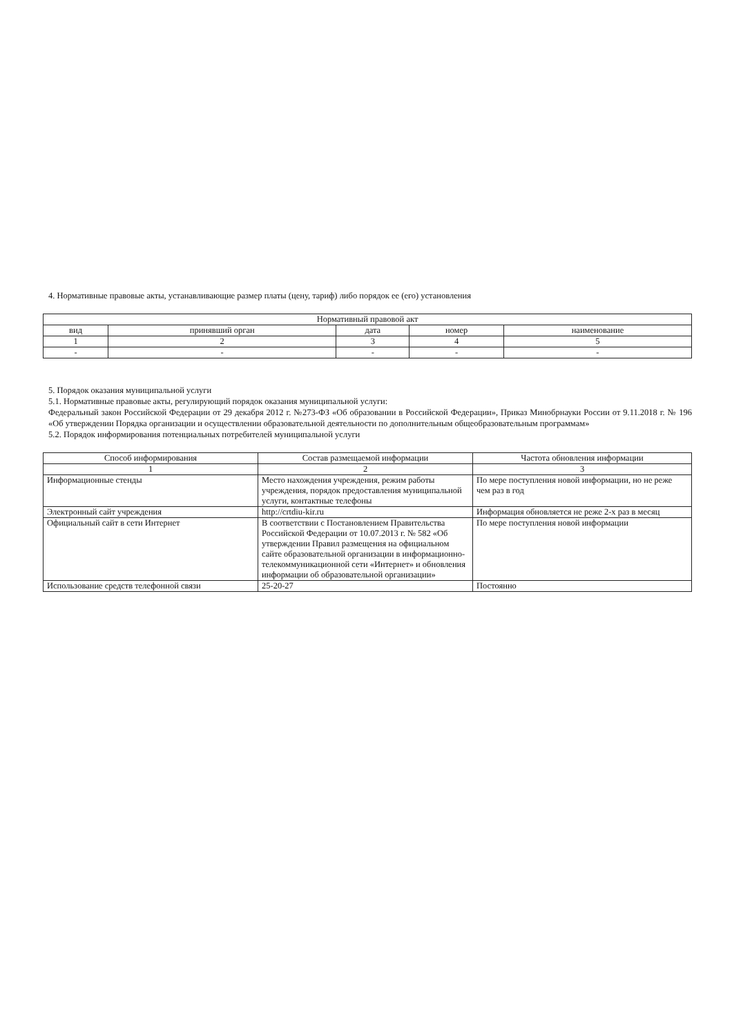4. Нормативные правовые акты, устанавливающие размер платы (цену, тариф) либо порядок ее (его) установления
| Нормативный правовой акт | | | | |
| --- | --- | --- | --- | --- |
| вид | принявший орган | дата | номер | наименование |
| 1 | 2 | 3 | 4 | 5 |
| - | - | - | - | - |
5. Порядок оказания муниципальной услуги
5.1. Нормативные правовые акты, регулирующий порядок оказания муниципальной услуги:
Федеральный закон Российской Федерации от 29 декабря 2012 г. №273-ФЗ «Об образовании в Российской Федерации», Приказ Минобрнауки России от 9.11.2018 г. № 196 «Об утверждении Порядка организации и осуществлении образовательной деятельности по дополнительным общеобразовательным программам»
5.2. Порядок информирования потенциальных потребителей муниципальной услуги
| Способ информирования | Состав размещаемой информации | Частота обновления информации |
| --- | --- | --- |
| 1 | 2 | 3 |
| Информационные стенды | Место нахождения учреждения, режим работы учреждения, порядок предоставления муниципальной услуги, контактные телефоны | По мере поступления новой информации, но не реже чем раз в год |
| Электронный сайт учреждения | http://crtdiu-kir.ru | Информация обновляется не реже 2-х раз в месяц |
| Официальный сайт в сети Интернет | В соответствии с Постановлением Правительства Российской Федерации от 10.07.2013 г. № 582 «Об утверждении Правил размещения на официальном сайте образовательной организации в информационно-телекоммуникационной сети «Интернет» и обновления информации об образовательной организации» | По мере поступления новой информации |
| Использование средств телефонной связи | 25-20-27 | Постоянно |